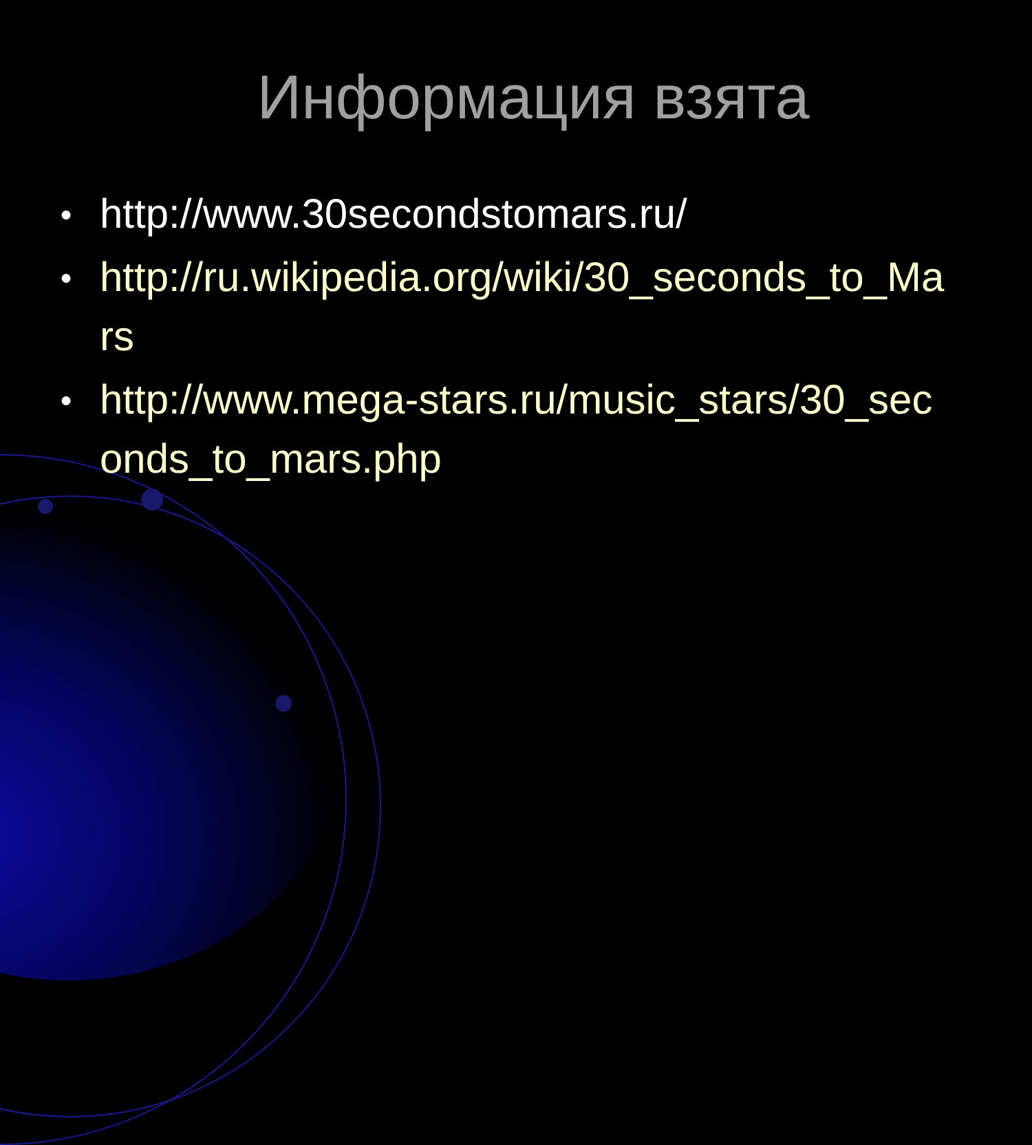Информация взята
● http://www.30secondstomars.ru/
● http://ru.wikipedia.org/wiki/30_seconds_to_Mars
● http://www.mega-stars.ru/music_stars/30_seconds_to_mars.php